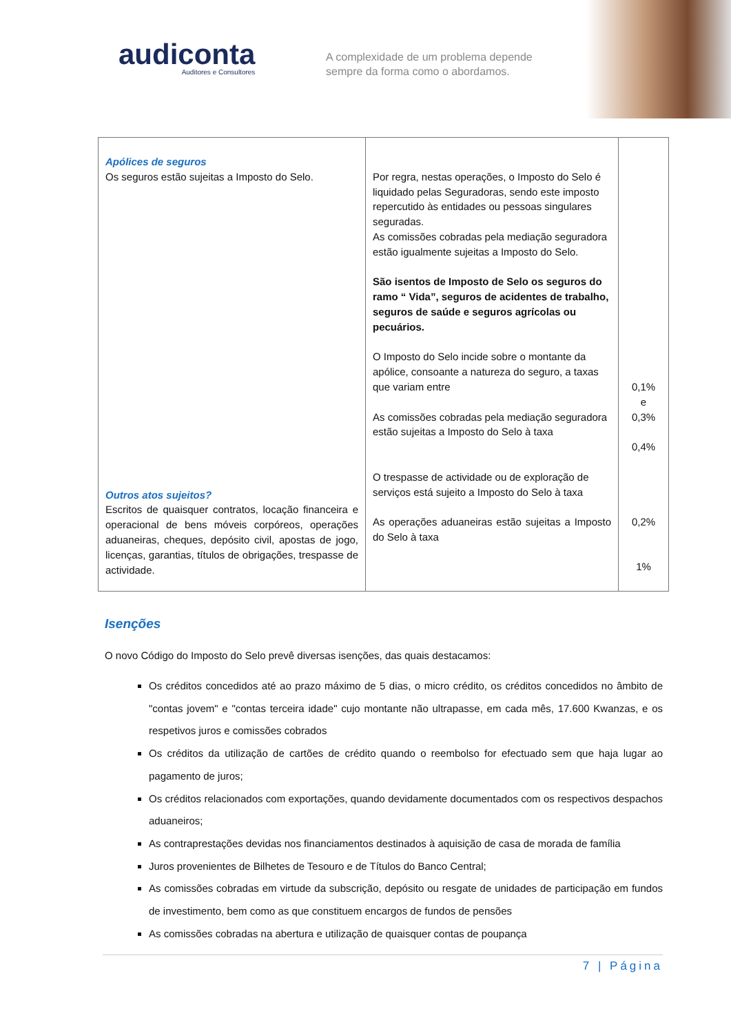audiconta
Auditores e Consultores
A complexidade de um problema depende
sempre da forma como o abordamos.
| Apólices de seguros Os seguros estão sujeitas a Imposto do Selo. Outros atos sujeitos? Escritos de quaisquer contratos, locação financeira e operacional de bens móveis corpóreos, operações aduaneiras, cheques, depósito civil, apostas de jogo, licenças, garantias, títulos de obrigações, trespasse de actividade. | Por regra, nestas operações, o Imposto do Selo é liquidado pelas Seguradoras, sendo este imposto repercutido às entidades ou pessoas singulares seguradas. As comissões cobradas pela mediação seguradora estão igualmente sujeitas a Imposto do Selo. São isentos de Imposto de Selo os seguros do ramo “ Vida”, seguros de acidentes de trabalho, seguros de saúde e seguros agrícolas ou pecuários. O Imposto do Selo incide sobre o montante da apólice, consoante a natureza do seguro, a taxas que variam entre As comissões cobradas pela mediação seguradora estão sujeitas a Imposto do Selo à taxa O trespasse de actividade ou de exploração de serviços está sujeito a Imposto do Selo à taxa As operações aduaneiras estão sujeitas a Imposto do Selo à taxa | 0,1% e 0,3% 0,4% 0,2% 1% |
Isenções
O novo Código do Imposto do Selo prevê diversas isenções, das quais destacamos:
Os créditos concedidos até ao prazo máximo de 5 dias, o micro crédito, os créditos concedidos no âmbito de "contas jovem" e "contas terceira idade" cujo montante não ultrapasse, em cada mês, 17.600 Kwanzas, e os respetivos juros e comissões cobrados
Os créditos da utilização de cartões de crédito quando o reembolso for efectuado sem que haja lugar ao pagamento de juros;
Os créditos relacionados com exportações, quando devidamente documentados com os respectivos despachos aduaneiros;
As contraprestações devidas nos financiamentos destinados à aquisição de casa de morada de família
Juros provenientes de Bilhetes de Tesouro e de Títulos do Banco Central;
As comissões cobradas em virtude da subscrição, depósito ou resgate de unidades de participação em fundos de investimento, bem como as que constituem encargos de fundos de pensões
As comissões cobradas na abertura e utilização de quaisquer contas de poupança
7 | Página